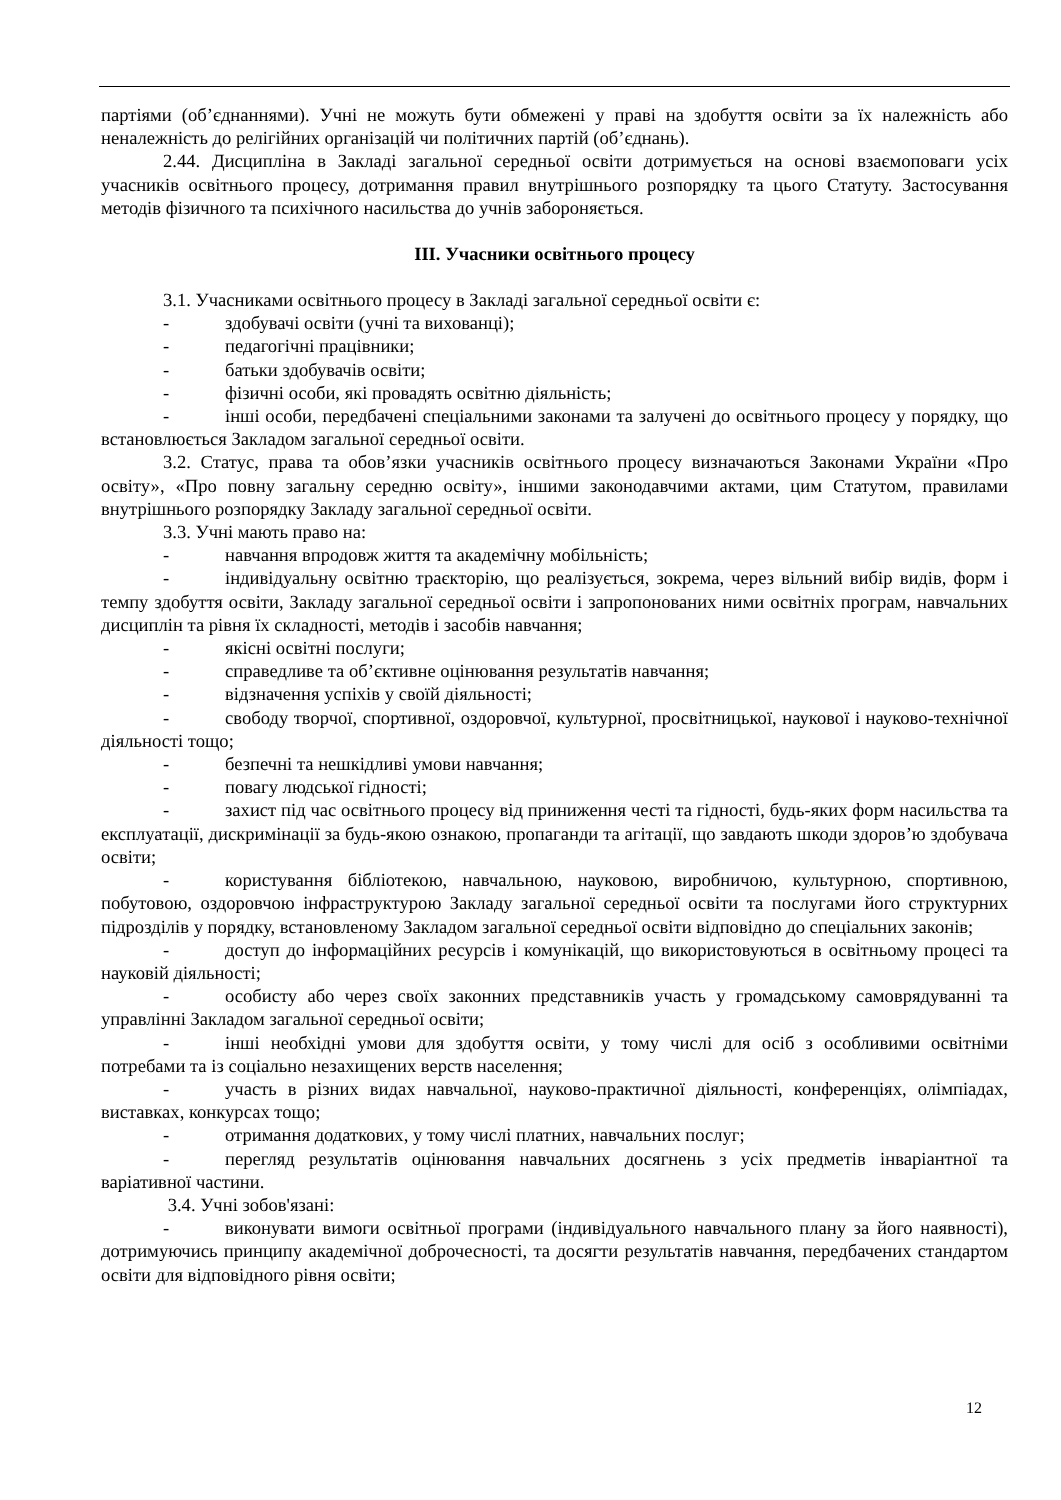партіями (об’єднаннями). Учні не можуть бути обмежені у праві на здобуття освіти за їх належність або неналежність до релігійних організацій чи політичних партій (об’єднань).
2.44. Дисципліна в Закладі загальної середньої освіти дотримується на основі взаємоповаги усіх учасників освітнього процесу, дотримання правил внутрішнього розпорядку та цього Статуту. Застосування методів фізичного та психічного насильства до учнів забороняється.
ІІІ. Учасники освітнього процесу
3.1. Учасниками освітнього процесу в Закладі загальної середньої освіти є:
- здобувачі освіти (учні та вихованці);
- педагогічні працівники;
- батьки здобувачів освіти;
- фізичні особи, які провадять освітню діяльність;
- інші особи, передбачені спеціальними законами та залучені до освітнього процесу у порядку, що встановлюється Закладом загальної середньої освіти.
3.2. Статус, права та обов’язки учасників освітнього процесу визначаються Законами України «Про освіту», «Про повну загальну середню освіту», іншими законодавчими актами, цим Статутом, правилами внутрішнього розпорядку Закладу загальної середньої освіти.
3.3. Учні мають право на:
- навчання впродовж життя та академічну мобільність;
- індивідуальну освітню траєкторію, що реалізується, зокрема, через вільний вибір видів, форм і темпу здобуття освіти, Закладу загальної середньої освіти і запропонованих ними освітніх програм, навчальних дисциплін та рівня їх складності, методів і засобів навчання;
- якісні освітні послуги;
- справедливе та об’єктивне оцінювання результатів навчання;
- відзначення успіхів у своїй діяльності;
- свободу творчої, спортивної, оздоровчої, культурної, просвітницької, наукової і науково-технічної діяльності тощо;
- безпечні та нешкідливі умови навчання;
- повагу людської гідності;
- захист під час освітнього процесу від приниження честі та гідності, будь-яких форм насильства та експлуатації, дискримінації за будь-якою ознакою, пропаганди та агітації, що завдають шкоди здоров’ю здобувача освіти;
- користування бібліотекою, навчальною, науковою, виробничою, культурною, спортивною, побутовою, оздоровчою інфраструктурою Закладу загальної середньої освіти та послугами його структурних підрозділів у порядку, встановленому Закладом загальної середньої освіти відповідно до спеціальних законів;
- доступ до інформаційних ресурсів і комунікацій, що використовуються в освітньому процесі та науковій діяльності;
- особисту або через своїх законних представників участь у громадському самоврядуванні та управлінні Закладом загальної середньої освіти;
- інші необхідні умови для здобуття освіти, у тому числі для осіб з особливими освітніми потребами та із соціально незахищених верств населення;
- участь в різних видах навчальної, науково-практичної діяльності, конференціях, олімпіадах, виставках, конкурсах тощо;
- отримання додаткових, у тому числі платних, навчальних послуг;
- перегляд результатів оцінювання навчальних досягнень з усіх предметів інваріантної та варіативної частини.
3.4. Учні зобов'язані:
- виконувати вимоги освітньої програми (індивідуального навчального плану за його наявності), дотримуючись принципу академічної доброчесності, та досягти результатів навчання, передбачених стандартом освіти для відповідного рівня освіти;
12